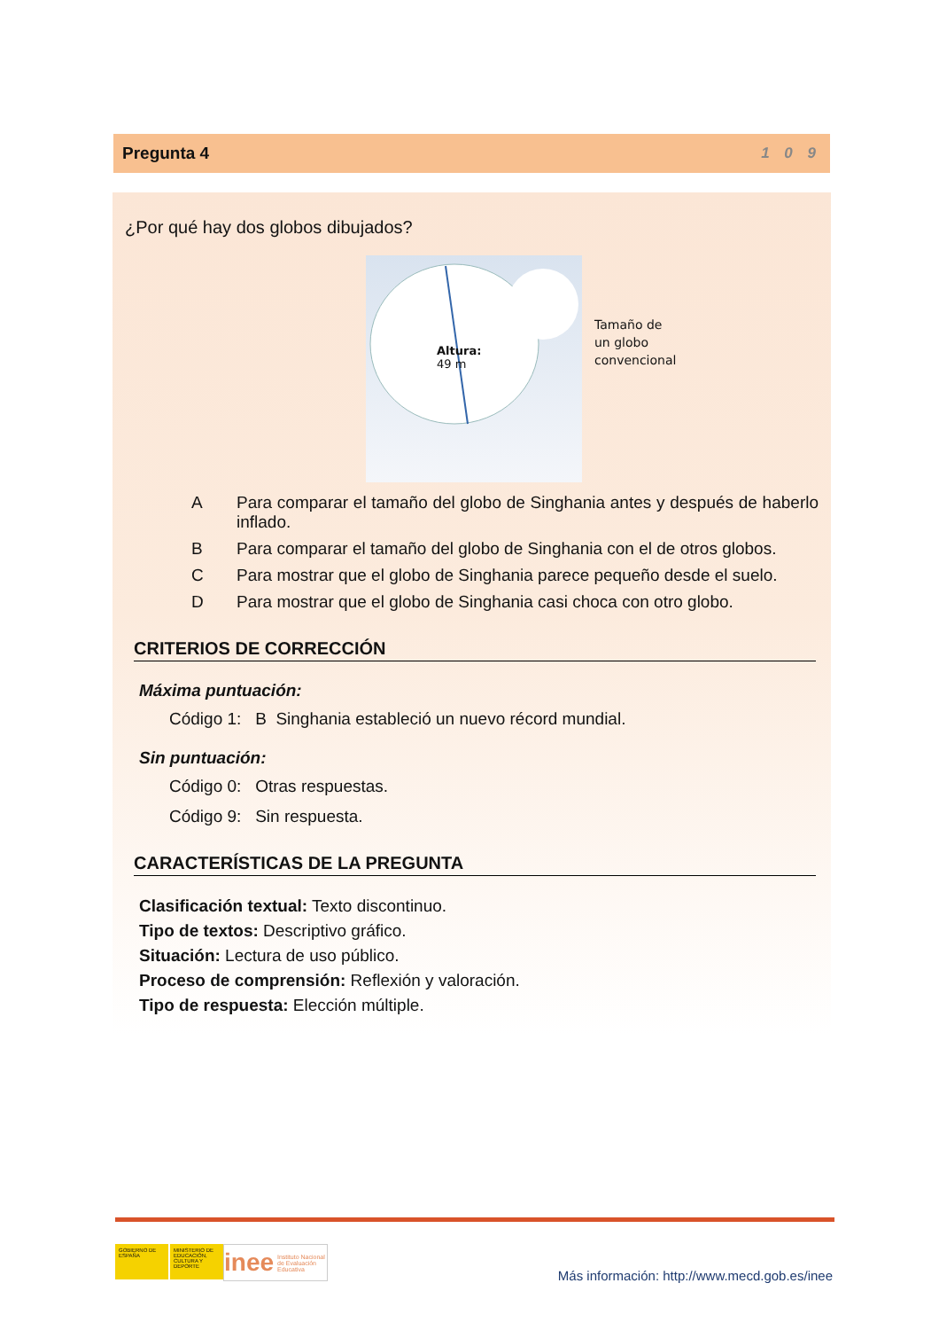Pregunta 4 1 0 9
¿Por qué hay dos globos dibujados?
Altura:
49 m
Tamaño de
un globo
convencional
A Para comparar el tamaño del globo de Singhania antes y después de haberlo inflado.
B Para comparar el tamaño del globo de Singhania con el de otros globos.
C Para mostrar que el globo de Singhania parece pequeño desde el suelo.
D Para mostrar que el globo de Singhania casi choca con otro globo.
CRITERIOS DE CORRECCIÓN
Máxima puntuación:
Código 1: B Singhania estableció un nuevo récord mundial.
Sin puntuación:
Código 0: Otras respuestas.
Código 9: Sin respuesta.
CARACTERÍSTICAS DE LA PREGUNTA
Clasificación textual: Texto discontinuo.
Tipo de textos: Descriptivo gráfico.
Situación: Lectura de uso público.
Proceso de comprensión: Reflexión y valoración.
Tipo de respuesta: Elección múltiple.
GOBIERNO DE ESPAÑA
MINISTERIO DE EDUCACIÓN, CULTURA Y DEPORTE
inee Instituto Nacional de Evaluación Educativa
Más información: http://www.mecd.gob.es/inee